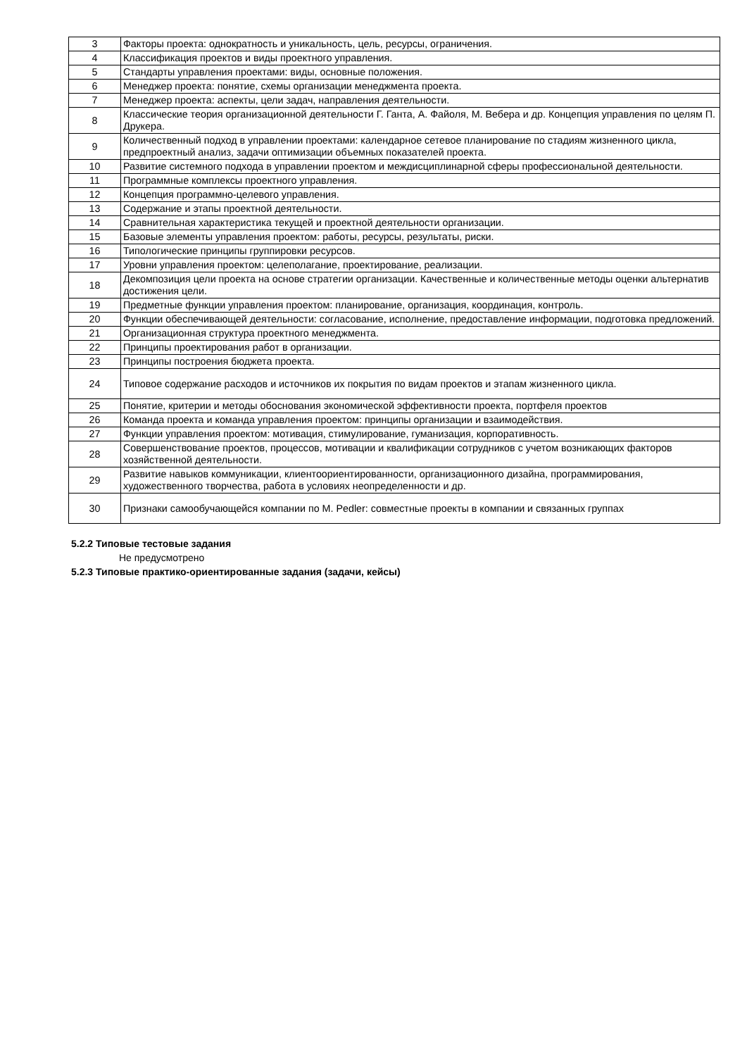| 3 | Факторы проекта: однократность и уникальность, цель, ресурсы, ограничения. |
| 4 | Классификация проектов и виды проектного управления. |
| 5 | Стандарты управления проектами: виды, основные положения. |
| 6 | Менеджер проекта: понятие, схемы организации менеджмента проекта. |
| 7 | Менеджер проекта: аспекты, цели задач, направления деятельности. |
| 8 | Классические теория организационной деятельности Г. Ганта, А. Файоля, М. Вебера и др. Концепция управления по целям П. Друкера. |
| 9 | Количественный подход в управлении проектами: календарное сетевое планирование по стадиям жизненного цикла, предпроектный анализ, задачи оптимизации объемных показателей проекта. |
| 10 | Развитие системного подхода в управлении проектом и междисциплинарной сферы профессиональной деятельности. |
| 11 | Программные комплексы проектного управления. |
| 12 | Концепция программно-целевого управления. |
| 13 | Содержание и этапы проектной деятельности. |
| 14 | Сравнительная характеристика текущей и проектной деятельности организации. |
| 15 | Базовые элементы управления проектом: работы, ресурсы, результаты, риски. |
| 16 | Типологические принципы группировки ресурсов. |
| 17 | Уровни управления проектом: целеполагание, проектирование, реализации. |
| 18 | Декомпозиция цели проекта на основе стратегии организации. Качественные и количественные методы оценки альтернатив достижения цели. |
| 19 | Предметные функции управления проектом: планирование, организация, координация, контроль. |
| 20 | Функции обеспечивающей деятельности: согласование, исполнение, предоставление информации, подготовка предложений. |
| 21 | Организационная структура проектного менеджмента. |
| 22 | Принципы проектирования работ в организации. |
| 23 | Принципы построения бюджета проекта. |
| 24 | Типовое содержание расходов и источников их покрытия по видам проектов и этапам жизненного цикла. |
| 25 | Понятие, критерии и методы обоснования экономической эффективности проекта, портфеля проектов |
| 26 | Команда проекта и команда управления проектом: принципы организации и взаимодействия. |
| 27 | Функции управления проектом: мотивация, стимулирование, гуманизация, корпоративность. |
| 28 | Совершенствование проектов, процессов, мотивации и квалификации сотрудников с учетом возникающих факторов хозяйственной деятельности. |
| 29 | Развитие навыков коммуникации, клиентоориентированности, организационного дизайна, программирования, художественного творчества, работа в условиях неопределенности и др. |
| 30 | Признаки самообучающейся компании по M. Pedler: совместные проекты в компании и связанных группах |
5.2.2 Типовые тестовые задания
Не предусмотрено
5.2.3 Типовые практико-ориентированные задания (задачи, кейсы)